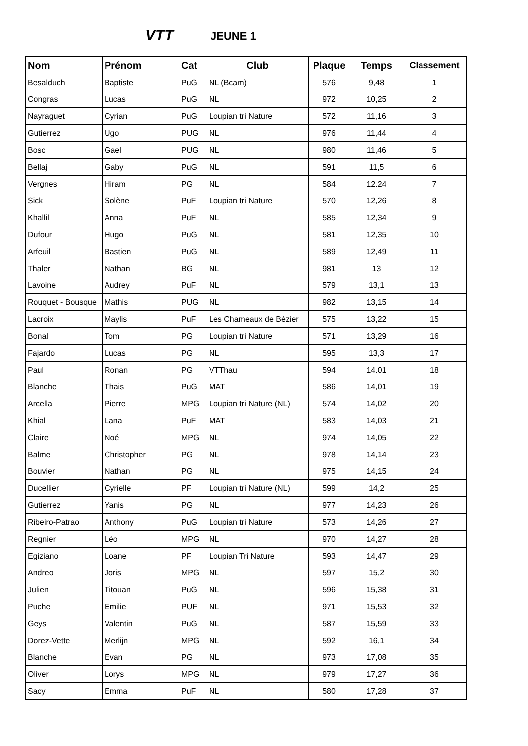VTT JEUNE 1
| Nom | Prénom | Cat | Club | Plaque | Temps | Classement |
| --- | --- | --- | --- | --- | --- | --- |
| Besalduch | Baptiste | PuG | NL (Bcam) | 576 | 9,48 | 1 |
| Congras | Lucas | PuG | NL | 972 | 10,25 | 2 |
| Nayraguet | Cyrian | PuG | Loupian tri Nature | 572 | 11,16 | 3 |
| Gutierrez | Ugo | PUG | NL | 976 | 11,44 | 4 |
| Bosc | Gael | PUG | NL | 980 | 11,46 | 5 |
| Bellaj | Gaby | PuG | NL | 591 | 11,5 | 6 |
| Vergnes | Hiram | PG | NL | 584 | 12,24 | 7 |
| Sick | Solène | PuF | Loupian tri Nature | 570 | 12,26 | 8 |
| Khallil | Anna | PuF | NL | 585 | 12,34 | 9 |
| Dufour | Hugo | PuG | NL | 581 | 12,35 | 10 |
| Arfeuil | Bastien | PuG | NL | 589 | 12,49 | 11 |
| Thaler | Nathan | BG | NL | 981 | 13 | 12 |
| Lavoine | Audrey | PuF | NL | 579 | 13,1 | 13 |
| Rouquet - Bousque | Mathis | PUG | NL | 982 | 13,15 | 14 |
| Lacroix | Maylis | PuF | Les Chameaux de Bézier | 575 | 13,22 | 15 |
| Bonal | Tom | PG | Loupian tri Nature | 571 | 13,29 | 16 |
| Fajardo | Lucas | PG | NL | 595 | 13,3 | 17 |
| Paul | Ronan | PG | VTThau | 594 | 14,01 | 18 |
| Blanche | Thais | PuG | MAT | 586 | 14,01 | 19 |
| Arcella | Pierre | MPG | Loupian tri Nature (NL) | 574 | 14,02 | 20 |
| Khial | Lana | PuF | MAT | 583 | 14,03 | 21 |
| Claire | Noé | MPG | NL | 974 | 14,05 | 22 |
| Balme | Christopher | PG | NL | 978 | 14,14 | 23 |
| Bouvier | Nathan | PG | NL | 975 | 14,15 | 24 |
| Ducellier | Cyrielle | PF | Loupian tri Nature (NL) | 599 | 14,2 | 25 |
| Gutierrez | Yanis | PG | NL | 977 | 14,23 | 26 |
| Ribeiro-Patrao | Anthony | PuG | Loupian tri Nature | 573 | 14,26 | 27 |
| Regnier | Léo | MPG | NL | 970 | 14,27 | 28 |
| Egiziano | Loane | PF | Loupian Tri Nature | 593 | 14,47 | 29 |
| Andreo | Joris | MPG | NL | 597 | 15,2 | 30 |
| Julien | Titouan | PuG | NL | 596 | 15,38 | 31 |
| Puche | Emilie | PUF | NL | 971 | 15,53 | 32 |
| Geys | Valentin | PuG | NL | 587 | 15,59 | 33 |
| Dorez-Vette | Merlijn | MPG | NL | 592 | 16,1 | 34 |
| Blanche | Evan | PG | NL | 973 | 17,08 | 35 |
| Oliver | Lorys | MPG | NL | 979 | 17,27 | 36 |
| Sacy | Emma | PuF | NL | 580 | 17,28 | 37 |